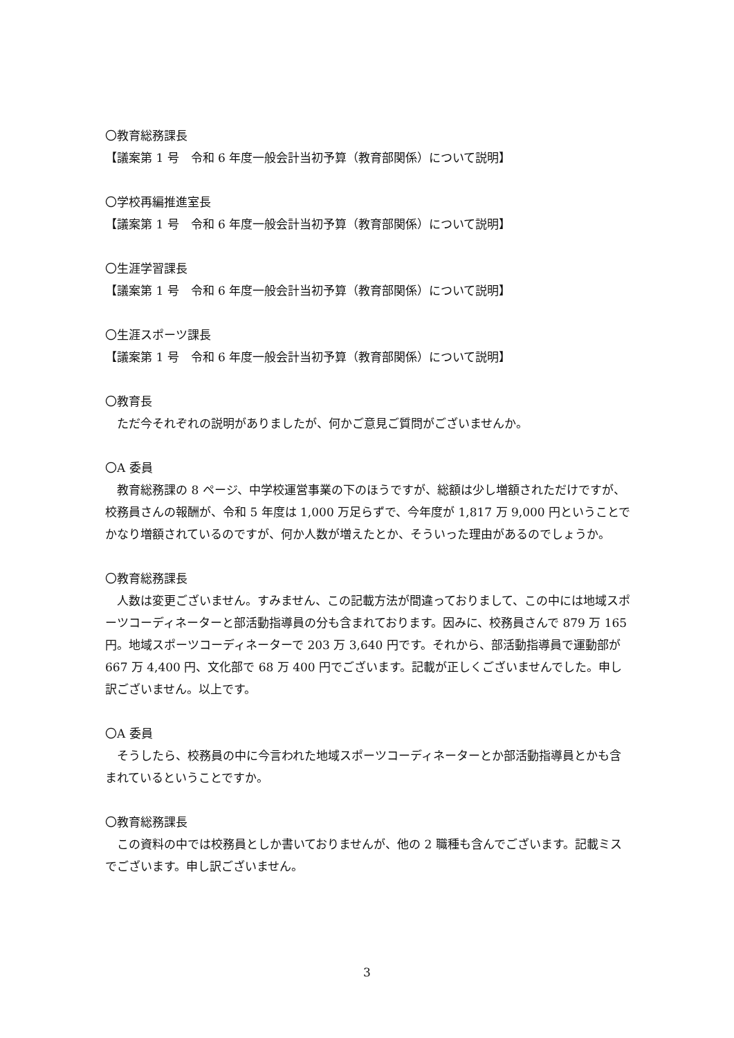〇教育総務課長
【議案第 1 号　令和 6 年度一般会計当初予算（教育部関係）について説明】
〇学校再編推進室長
【議案第 1 号　令和 6 年度一般会計当初予算（教育部関係）について説明】
〇生涯学習課長
【議案第 1 号　令和 6 年度一般会計当初予算（教育部関係）について説明】
〇生涯スポーツ課長
【議案第 1 号　令和 6 年度一般会計当初予算（教育部関係）について説明】
〇教育長
ただ今それぞれの説明がありましたが、何かご意見ご質問がございませんか。
〇A 委員
教育総務課の 8 ページ、中学校運営事業の下のほうですが、総額は少し増額されただけですが、校務員さんの報酬が、令和 5 年度は 1,000 万足らずで、今年度が 1,817 万 9,000 円ということでかなり増額されているのですが、何か人数が増えたとか、そういった理由があるのでしょうか。
〇教育総務課長
人数は変更ございません。すみません、この記載方法が間違っておりまして、この中には地域スポーツコーディネーターと部活動指導員の分も含まれております。因みに、校務員さんで 879 万 165 円。地域スポーツコーディネーターで 203 万 3,640 円です。それから、部活動指導員で運動部が 667 万 4,400 円、文化部で 68 万 400 円でございます。記載が正しくございませんでした。申し訳ございません。以上です。
〇A 委員
そうしたら、校務員の中に今言われた地域スポーツコーディネーターとか部活動指導員とかも含まれているということですか。
〇教育総務課長
この資料の中では校務員としか書いておりませんが、他の 2 職種も含んでございます。記載ミスでございます。申し訳ございません。
3